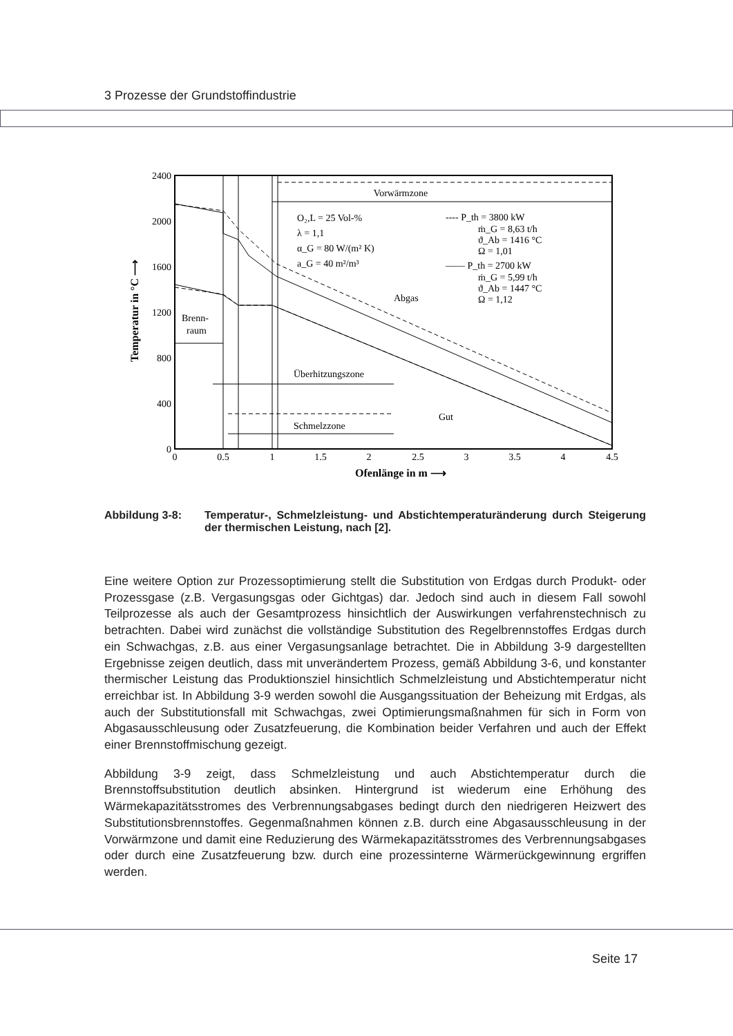3 Prozesse der Grundstoffindustrie
2400
2000
1600
1200
800
400
0
0
0.5
1
1.5
2
2.5
3
3.5
4
4.5
Ofenlänge in m ⟶
Temperatur in °C ⟶
Vorwärmzone
O₂,L = 25 Vol-%
λ = 1,1
α_G = 80 W/(m² K)
a_G = 40 m²/m³
---- P_th = 3800 kW
ṁ_G = 8,63 t/h
ϑ_Ab = 1416 °C
Ω = 1,01
—— P_th = 2700 kW
ṁ_G = 5,99 t/h
ϑ_Ab = 1447 °C
Ω = 1,12
Abgas
Gut
Brenn-
raum
Überhitzungszone
Schmelzzone
Abbildung 3-8: Temperatur-, Schmelzleistung- und Abstichtemperaturänderung durch Steigerung der thermischen Leistung, nach [2].
Eine weitere Option zur Prozessoptimierung stellt die Substitution von Erdgas durch Produkt- oder Prozessgase (z.B. Vergasungsgas oder Gichtgas) dar. Jedoch sind auch in diesem Fall sowohl Teilprozesse als auch der Gesamtprozess hinsichtlich der Auswirkungen verfahrenstechnisch zu betrachten. Dabei wird zunächst die vollständige Substitution des Regelbrennstoffes Erdgas durch ein Schwachgas, z.B. aus einer Vergasungsanlage betrachtet. Die in Abbildung 3-9 dargestellten Ergebnisse zeigen deutlich, dass mit unverändertem Prozess, gemäß Abbildung 3-6, und konstanter thermischer Leistung das Produktionsziel hinsichtlich Schmelzleistung und Abstichtemperatur nicht erreichbar ist. In Abbildung 3-9 werden sowohl die Ausgangssituation der Beheizung mit Erdgas, als auch der Substitutionsfall mit Schwachgas, zwei Optimierungsmaßnahmen für sich in Form von Abgasausschleusung oder Zusatzfeuerung, die Kombination beider Verfahren und auch der Effekt einer Brennstoffmischung gezeigt.
Abbildung 3-9 zeigt, dass Schmelzleistung und auch Abstichtemperatur durch die Brennstoffsubstitution deutlich absinken. Hintergrund ist wiederum eine Erhöhung des Wärmekapazitätsstromes des Verbrennungsabgases bedingt durch den niedrigeren Heizwert des Substitutionsbrennstoffes. Gegenmaßnahmen können z.B. durch eine Abgasausschleusung in der Vorwärmzone und damit eine Reduzierung des Wärmekapazitätsstromes des Verbrennungsabgases oder durch eine Zusatzfeuerung bzw. durch eine prozessinterne Wärmerückgewinnung ergriffen werden.
Seite 17